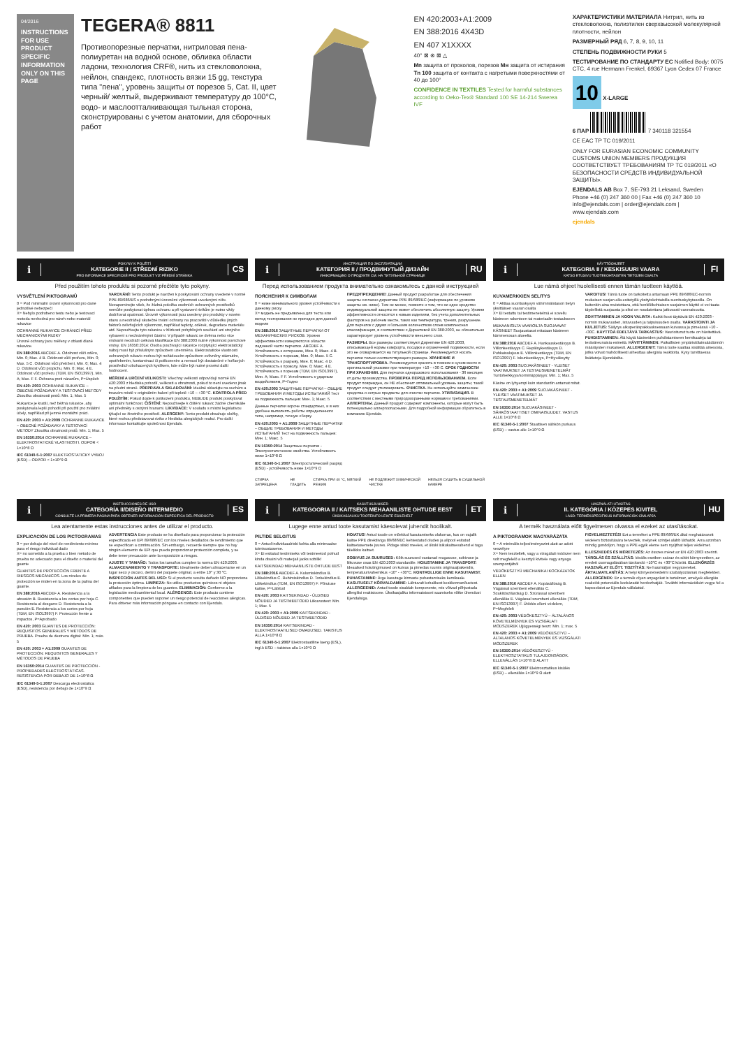04/2016
INSTRUCTIONS FOR USE
PRODUCT SPECIFIC INFORMATION ONLY ON THIS PAGE
TEGERA® 8811
Противопорезные перчатки, нитриловая пена-полиуретан на водной основе, обливка области ладони, технология CRF®, нить из стекловолокна, нейлон, спандекс, плотность вязки 15 gg, текстура типа "пена", уровень защиты от порезов 5, Cat. II, цвет черный/ желтый, выдерживают температуру до 100°C, водо- и маслоотталкивающая тыльная сторона, сконструированы с учетом анатомии, для сборочных работ
EN 420:2003+A1:2009
EN 388:2016 4X43D
EN 407 X1XXXX
40° ⊠ ⊗ ⊠ △
Mn защита от проколов, порезов Mн защита от истирания
Tn 100 защита от контакта с нагретыми поверхностями от 40 до 100°
CONFIDENCE IN TEXTILES Tested for harmful substances according to Oeko-Tex® Standard 100 SE 14-214 Swerea IVF
ХАРАКТЕРИСТИКИ МАТЕРИАЛА Нитрил, нить из стекловолокна, полиэтилен сверхвысокой молекулярной плотности, нейлон
РАЗМЕРНЫЙ РЯД 6, 7, 8, 9, 10, 11
СТЕПЕНЬ ПОДВИЖНОСТИ РУКИ 5
ТЕСТИРОВАНИЕ ПО СТАНДАРТУ ЕС Notified Body: 0075 CTC, 4 rue Hermann Frenkel, 69367 Lyon Cedex 07 France
10 X-LARGE
6 ПАР 7 340118 321554
CE EAC TP TC 019/2011
ONLY FOR EURASIAN ECONOMIC COMMUNITY CUSTOMS UNION MEMBERS ПРОДУКЦИЯ СООТВЕТСТВУЕТ ТРЕБОВАНИЯМ ТР ТС 019/2011 «О БЕЗОПАСНОСТИ СРЕДСТВ ИНДИВИДУАЛЬНОЙ ЗАЩИТЫ».
EJENDALS AB Box 7, SE-793 21 Leksand, Sweden
Phone +46 (0) 247 360 00 | Fax +46 (0) 247 360 10
info@ejendals.com | order@ejendals.com | www.ejendals.com
ejendals
ℹ
POKYNY K POUŽITÍ
KATEGORIE II / STŘEDNÍ RIZIKO
PRO INFORMACE SPECIFICKÉ PRO PRODUKT VIZ PŘEDNÍ STRÁNKA
CS
Před použitím tohoto produktu si pozorně přečtěte tyto pokyny.
VYSVĚTLENÍ PIKTOGRAMŮ
0 = Pod minimální úrovní výkonnosti pro dané jednotlivé nebezpečí
X= Nebylo podrobeno testu nebo je testovací metoda nevhodná pro návrh nebo materiál rukavice
OCHRANNÉ RUKAVICE CHRÁNICÍ PŘED MECHANICKÝMI RIZIKY
Úrovně ochrany jsou měřeny v oblasti dlaně rukavice.
EN 388:2016 ABCDEF A. Odolnost vůči oděru, Min. 0; Max. 4 B. Odolnost vůči prořezu, Min. 0; Max. 5 C. Odolnost vůči přetržení, Min. 0; Max. 4 D. Odolnost vůči propichu, Min. 0; Max. 4 E. Odolnost vůči prořezu (TDM, EN ISO13997), Min. A; Max. F F. Ochrana proti nárazům, P=Úspěch
EN 420: 2003 OCHRANNÉ RUKAVICE – OBECNÉ POŽADAVKY A TESTOVACÍ METODY Zkouška obratnosti prstů: Min. 1; Max. 5
Rukavice je kratší, než běžná rukavice, aby poskytovala lepší pohodlí při použití pro zvláštní účely, například při jemné montážní práci.
EN 420: 2003 + A1:2009 OCHRANNÉ RUKAVICE – OBECNÉ POŽADAVKY A TESTOVACÍ METODY Zkouška obratnosti prstů: Min. 1; Max. 5
EN 16350:2014 OCHRANNÉ RUKAVICE – ELEKTROSTATICKÉ VLASTNOSTI. ODPOR < 1×10^8 Ω
IEC 61340-5-1:2007 ELEKTROSTATICKÝ VÝBOJ (ESD) – ODPOR < 1×10^9 Ω
VAROVÁNÍ! Tento produkt je navržen k poskytování ochrany uvedené v normě PPE 89/686/ES s podrobnými úrovněmi výkonnosti uvedenými níže. Nezapomínejte všek, že žádná položka osobních ochranných prostředků nemůže poskytovat úplnou ochranu a při vystavení rizikům je nutno vždy dodržovat opatrnost. Úrovně výkonnosti jsou uvedeny pro produkty v novém stavu a neodrážejí skutečné trvání ochrany na pracovišti v důsledku jiných faktorů ovlivňujících výkonnost, například teploty, oděrek, degradace materiálu atd. Nepoužívejte tyto rukavice v blízkosti pohyblivých součástí ani strojního vybavení s nechráněnými částmi. V případě rukavic se dvěma nebo více vrstvami neodráží celková klasifikace EN 388:2003 nutně výkonnost povrchové vrstvy. EN 16350:2014: Osoba používající rukavice rozptylující elektrostatický náboj musí být příslušným způsobem uzemněna. Elektrostatické vlastnosti ochranných rukavic mohou být nežádoucím způsobem ovlivněny stárnutím, opotřebením, kontaminací či poškozením a nemusí být dostatečné v hořlavých prostředích obohacených kyslíkem, kde může být nutné provést další hodnocení.
MĚŘENÍ A URČENÍ VELIKOSTI: Všechny velikosti odpovídají normě EN 420:2003 z hlediska pohodlí, velikosti a obratnosti, pokud to není uvedeno jinak na přední straně. PŘEPRAVA A SKLADOVÁNÍ: Ideálně skladujte na suchém a tmavém místě v originálním balení při teplotě +10 – +30 °C. KONTROLA PŘED POUŽITÍM: Pokud dojde k poškození produktu, NEBUDE produkt poskytovat optimální funkčnost. ČIŠTĚNÍ: Nepoužívejte k čištění rukavic žádné chemikálie ani předměty s ostrými hranami. LIKVIDACE: V souladu s místní legislativou týkající se životního prostředí. ALERGENY: Tento produkt obsahuje složky, které mohou představovat riziko z hlediska alergických reakcí. Pro další informace kontaktujte společnost Ejendals.
ℹ
ИНСТРУКЦИЯ ПО ЭКСПЛУАТАЦИИ
КАТЕГОРИЯ II / ПРОДВИНУТЫЙ ДИЗАЙН
ИНФОРМАЦИЮ О ПРОДУКТЕ СМ. НА ТИТУЛЬНОЙ СТРАНИЦЕ
RU
Перед использованием продукта внимательно ознакомьтесь с данной инструкцией
ПОЯСНЕНИЯ К СИМВОЛАМ
0 = ниже минимального уровня устойчивости к данному риску
X= модель не предъявлена для теста или метод тестирования не пригоден для данной модели
EN 388:2016 ЗАЩИТНЫЕ ПЕРЧАТКИ ОТ МЕХАНИЧЕСКИХ РИСКОВ. Уровни эффективности измеряются в области ладонной части перчатки. ABCDEF A. Устойчивость к истиранию, Мин. 0; Макс. 4 B. Устойчивость к порезам, Мин. 0; Макс. 5 C. Устойчивость к разрыву, Мин. 0; Макс. 4 D. Устойчивость к проколу, Мин. 0; Макс. 4 E. Устойчивость к порезам (TDM, EN ISO13997), Мин. A; Макс. F F. Устойчивость к ударным воздействиям, P=Годно
EN 420:2003 ЗАЩИТНЫЕ ПЕРЧАТКИ – ОБЩИЕ ТРЕБОВАНИЯ И МЕТОДЫ ИСПЫТАНИЙ Тест на подвижность пальцев: Мин. 1; Макс. 5
Данные перчатки короче стандартных, и в них удобнее выполнять работы определенного типа, например, точную сборку.
EN 420:2003 + A1:2009 ЗАЩИТНЫЕ ПЕРЧАТКИ – ОБЩИЕ ТРЕБОВАНИЯ И МЕТОДЫ ИСПЫТАНИЙ Тест на подвижность пальцев: Мин. 1; Макс. 5
EN 16350:2014 Защитные перчатки - Электростатические свойства. Устойчивость ниже 1×10^8 Ω
IEC 61340-5-1:2007 Электростатический разряд (ESD) - устойчивость ниже 1×10^9 Ω
ПРЕДУПРЕЖДЕНИЕ! Данный продукт разработан для обеспечения защиты согласно директиве PPE 89/686/EC (информацию по уровням защиты см. ниже). Тем не менее, помните о том, что ни одно средство индивидуальной защиты не может обеспечить абсолютную защиту. Уровни эффективности относятся к новым изделиям, без учета дополнительных факторов на рабочем месте, таких как температура, трения, разрушение. Для перчаток с двумя и большим количеством слоев комплексная классификация, в соответствии с Директивой EN 388:2003, не обязательно характеризует уровень устойчивости внешнего слоя.
РАЗМЕРЫ. Все размеры соответствуют Директиве EN 420:2003, описывающей нормы комфорта, посадки и ограничений подвижности, если это не оговаривается на титульной странице. Рекомендуется носить перчатки только соответствующего размера. ХРАНЕНИЕ И ТРАНСПОРТИРОВКА. Рекомендуется хранить в темном и сухом месте в оригинальной упаковке при температуре +10 - +30 С. СРОК ГОДНОСТИ ПРИ ХРАНЕНИИ. Для перчаток одноразового использования - 36 месяцев от даты производства. ПРОВЕРКА ПЕРЕД ИСПОЛЬЗОВАНИЕМ. Если продукт поврежден, он НЕ обеспечит оптимальный уровень защиты; такой продукт следует утилизировать. ОЧИСТКА. Не используйте химические средства и острые предметы для очистки перчаток. УТИЛИЗАЦИЯ. В соответствии с местными природоохранными нормами и требованиями. АЛЛЕРГЕНЫ. Данный продукт содержит компоненты, которые могут быть потенциально аллергоопасными. Для подробной информации обратитесь в компанию Ejendals.
СТИРКА ЗАПРЕЩЕНА НЕ ГЛАДИТЬ СТИРКА ПРИ 40 °C, МЯГКИЙ РЕЖИМ НЕ ПОДЛЕЖИТ ХИМИЧЕСКОЙ ЧИСТКЕ НЕЛЬЗЯ СУШИТЬ В СУШИЛЬНОЙ КАМЕРЕ
ℹ
KÄYTTÖOHJEET
KATEGORIA II / KESKISUURI VAARA
KATSO ETUSIVU TUOTEKOHTAISTEN TIETOJEN OSALTA
FI
Lue nämä ohjeet huolellisesti ennen tämän tuotteen käyttöä.
KUVAMERKKIEN SELITYS
0 = Alittaa suorituskyvyn vähimmäistason tietyn yksittäisen vaaran osalta
X= Ei testattu tai testimenetelmä ei sovellu käsineen rakenteen tai materiaalin testaukseen
MEKAANISILTA VAAROILTA SUOJAAVAT KÄSINEET Suojaustasot mitataan käsineen kämmenosan alueelta.
EN 388:2016 ABCDEF A. Hankauskestävyys B. Viillonkestävyys C. Repäisykestävyys D. Puhkaisulujuus E. Viillonkestävyys (TDM, EN ISO13997) F. Iskunkestävyys, P=Hyväksytty
EN 420: 2003 SUOJAKÄSINEET - YLEISET VAATIMUKSET JA TESTAUSMENETELMÄT Tuntoherkkyys/sorminäppäryys: Min. 1; Max. 5
Käsine on lyhyempi kuin standardin antamat mitat.
EN 420: 2003 + A1:2009 SUOJAKÄSINEET - YLEISET VAATIMUKSET JA TESTAUSMENETELMÄT
EN 16350:2014 SUOJAKÄSINEET - SÄHKÖSTAATTISET OMINAISUUDET. VASTUS ALLE 1×10^8 Ω
IEC 61340-5-1:2007 Staattisen sähkön purkaus (ESD) – vastus alle 1×10^9 Ω
VAROITUS! Tämä tuote on tarkoitettu antamaan PPE 89/686/EC-normin mukaisen suojan alla esitetyillä yksityiskohtaisilla suorituskykytasoilla. On kuitenkin aina muistettava, että henkilökohtaisen suojaimen käyttö ei voi taata täydellistä suojausta ja siksi on noudatettava jatkuvasti varovaisuutta.
SOVITTAMINEN JA KOON VALINTA: Kaikki koot täyttävät EN 420:2003 -normin mukavuuden, istuvuuden ja taipuisuuden osalta. VARASTOINTI JA KULJETUS: Säilytys alkuperäispakkauksessaan kuivassa ja pimeässä +10 - +30C. KÄYTTÖÄ EDELTÄVÄ TARKASTUS: Vaurioitunut tuote on hävitettävä. PUHDISTAMINEN: Älä käytä käsineiden puhdistamiseen kemikaaleja tai teräväreunaisia esineitä. HÄVITTÄMINEN: Paikallisten ympäristölainsäädännön määräysten mukaisesti. ALLERGEENIT: Tämä tuote saattaa sisältää ainesosia, jotka voivat mahdollisesti aiheuttaa allergisia reaktioita. Kysy tarvittaessa lisätietoja Ejendalsilta.
ℹ
INSTRUCCIONES DE USO
CATEGORÍA II/DISEÑO INTERMEDIO
CONSULTE LA PRIMERA PÁGINA PARA OBTENER INFORMACIÓN ESPECÍFICA DEL PRODUCTO
ES
Lea atentamente estas instrucciones antes de utilizar el producto.
EXPLICACIÓN DE LOS PICTOGRAMAS
0 = por debajo del nivel de rendimiento mínimo para el riesgo individual dado
X= no sometido a la prueba o bien método de prueba no adecuado para el diseño o material del guante
GUANTES DE PROTECCIÓN FRENTE A RIESGOS MECÁNICOS. Los niveles de protección se miden en la zona de la palma del guante.
EN 388:2016 ABCDEF A. Resistencia a la abrasión B. Resistencia a los cortes por hoja C. Resistencia al desgarro D. Resistencia a la punción E. Resistencia a los cortes por hoja (TDM, EN ISO13997) F. Protección frente a impactos, P=Aprobado
EN 420: 2003 GUANTES DE PROTECCIÓN: REQUISITOS GENERALES Y MÉTODOS DE PRUEBA. Prueba de destreza digital: Mín. 1; máx. 5
EN 420: 2003 + A1:2009 GUANTES DE PROTECCIÓN: REQUISITOS GENERALES Y MÉTODOS DE PRUEBA
EN 16350:2014 GUANTES DE PROTECCIÓN - PROPIEDADES ELECTROSTÁTICAS. RESISTENCIA POR DEBAJO DE 1×10^8 Ω
IEC 61340-5-1:2007 Descarga electrostática (ESD), resistencia por debajo de 1×10^9 Ω
ADVERTENCIA Este producto se ha diseñado para proporcionar la protección especificada en EPI 89/686/EC con los niveles detallados de rendimiento que se especifican a continuación. Sin embargo, recuerde siempre que no hay ningún elemento de EPI que pueda proporcionar protección completa, y se debe tener precaución ante la exposición a riesgos.
AJUSTE Y TAMAÑO: Todos los tamaños cumplen la norma EN 420:2003. ALMACENAMIENTO Y TRANSPORTE: Idealmente deben almacenarse en un lugar seco y oscuro, dentro del paquete original, a entre 10° y 30 °C. INSPECCIÓN ANTES DEL USO: Si el producto resulta dañado NO proporciona la protección óptima. LIMPIEZA: No utilice productos químicos ni objetos afilados para la limpieza de los guantes. ELIMINACIÓN: Conforme a la legislación medioambiental local. ALÉRGENOS: Este producto contiene componentes que pueden suponer un riesgo potencial de reacciones alérgicas. Para obtener más información póngase en contacto con Ejendals.
ℹ
KASUTUSJUHISED
KATEGOORIA II / KAITSEKS MEHAANILISTE OHTUDE EEST
ÜKSIKASJALIKU TOOTEINFO LEIATE ESILEHELT
ET
Lugege enne antud toote kasutamist käesolevat juhendit hoolikalt.
PILTIDE SELGITUS
0 = Antud individuaalriski kohta alla minimaalse toimivustaseme.
X= Ei esitatud testimiseks või testmeetod polnud kinda disaini või materjali jaoks sobilik!
KAITSEKINDAD MEHAANILISTE OHTUDE EEST
EN 388:2016 ABCDEF A. Kulumiskindlus B. Lõikekindlus C. Rebimiskindlus D. Torkekindlus E. Lõikekindlus (TDM, EN ISO13997) F. Põrutuse kaitse, P=Läbitud
EN 420: 2003 KAITSEKINDAD - ÜLDISED NÕUDED JA TESTMEETODID Liikuvustest: Min. 1; Max. 5
EN 420: 2003 + A1:2009 KAITSEKINDAD - ÜLDISED NÕUDED JA TESTMEETODID
EN 16350:2014 KAITSEKINDAD - ELEKTROSTAATILISED OMADUSED. TAKISTUS ALLA 1×10^8 Ω
IEC 61340-5-1:2007 Elektrostaatiline laeng (ESL), ingl.k ESD – takistus alla 1×10^9 Ω
HOIATUS! Antud toode on mõeldud kasutamiseks olukorras, kus on vajalik kaitse PPE direktiiviga 89/686/EC kehtestatud oludes ja allpool esitatud kaitsetasemete juures. Pidage siiski meeles, et ükski isikukaitsevahend ei taga täielikku kaitset.
SOBIVUS JA SUURUSED: Kõik suurused vastavad mugavuse, sobivuse ja liikuvuse osas EN 420:2003 standardile. HOIUSTAMINE JA TRANSPORT: Ideaalsed hoiutingimused on kuivas ja pimedas ruumis originaalpakendis, temperatuurivahemikus +10° - +30°C. KONTROLLIGE ENNE KASUTAMIST. PUHASTAMINE: Ärge kasutage kinnaste puhastamiseks kemikaale. KASUTUSELT KÕRVALDAMINE: Lähtuvalt kohalikest keskkonnanõuetest. ALLERGEENID: Antud toode sisaldab komponente, mis võivad põhjustada allergilisi reaktsioone. Üksikasjaliku informatsiooni saamiseks võtke ühendust Ejendalsiga.
ℹ
HASZNÁLATI UTASÍTÁS
II. KATEGÓRIA / KÖZEPES KIVITEL
LÁSD: TERMÉKSPECIFIKUS INFORMÁCIÓK CÍMLAPJA
HU
A termék használata előtt figyelmesen olvassa el ezeket az utasításokat.
A PIKTOGRAMOK MAGYARÁZATA
0 = A minimális teljesítményszint alatt az adott veszélyre
X= Nem tesztelték, vagy a vizsgálati módszer nem volt megfelelő a kesztyű kivitele vagy anyaga szempontjából
VÉDŐKESZTYŰ MECHANIKAI KOCKÁZATOK ELLEN
EN 388:2016 ABCDEF A. Kopásállóság B. Vágással szembeni ellenállás C. Szakítószilárdság D. Szúrással szembeni ellenállás E. Vágással szembeni ellenállás (TDM, EN ISO13997) F. Ütődés elleni védelem, P=Megfelelt
EN 420: 2003 VÉDŐKESZTYŰ – ÁLTALÁNOS KÖVETELMÉNYEK ÉS VIZSGÁLATI MÓDSZEREK Ujjügyességi teszt: Min. 1; max. 5
EN 420: 2003 + A1:2009 VÉDŐKESZTYŰ – ÁLTALÁNOS KÖVETELMÉNYEK ÉS VIZSGÁLATI MÓDSZEREK
EN 16350:2014 VÉDŐKESZTYŰ - ELEKTROSZTATIKUS TULAJDONSÁGOK. ELLENÁLLÁS 1×10^8 Ω ALATT
IEC 61340-5-1:2007 Elektrosztatikus kisülés (ESD) – ellenállás 1×10^9 Ω alatt
FIGYELMEZTETÉS! Ezt a terméket a PPE 89/686/EK által meghatározott védelem biztosítására tervezték, melynek szintjei alább láthatók. Arra azonban mindig gondoljon, hogy a PPE egyik eleme sem nyújthat teljes védelmet.
ILLESZKEDÉS ÉS MÉRETEZÉS: Az összes méret az EN 420:2003 szerinti. TÁROLÁS ÉS SZÁLLÍTÁS: Ideális esetben száraz és sötét környezetben, az eredeti csomagolásában tárolandó +10°C és +30°C között. ELLENŐRZÉS HASZNÁLAT ELŐTT. TISZTÍTÁS: Ne használjon vegyszereket. ÁRTALMATLANÍTÁS: A helyi környezetvédelmi szabályozásnak megfelelően. ALLERGÉNEK: Ez a termék olyan anyagokat is tartalmaz, amelyek allergiás reakciók potenciális kockázatát hordozhatják. További információkért vegye fel a kapcsolatot az Ejendals vállalattal.